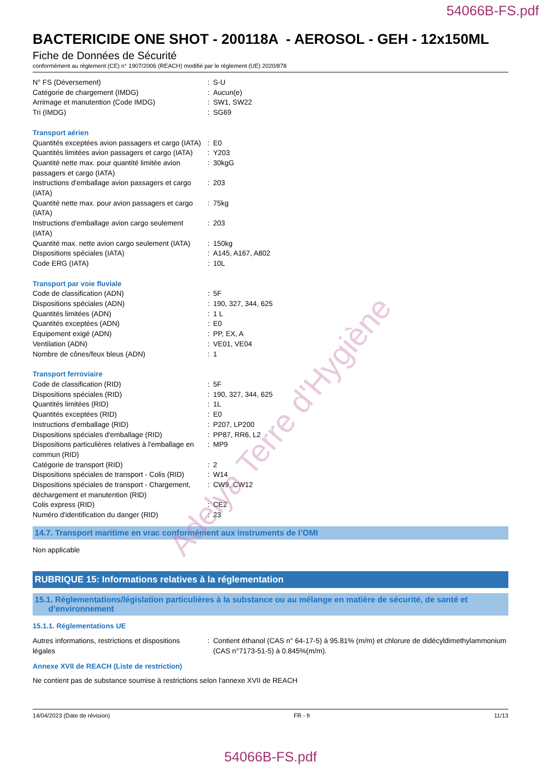54066B-FS.pdf
BACTERICIDE ONE SHOT - 200118A - AEROSOL - GEH - 12x150ML
Fiche de Données de Sécurité
conformément au règlement (CE) n° 1907/2006 (REACH) modifié par le règlement (UE) 2020/878
| N° FS (Déversement) | : | S-U |
| Catégorie de chargement (IMDG) | : | Aucun(e) |
| Arrimage et manutention (Code IMDG) | : | SW1, SW22 |
| Tri (IMDG) | : | SG69 |
| Transport aérien | | |
| Quantités exceptées avion passagers et cargo (IATA) | : | E0 |
| Quantités limitées avion passagers et cargo (IATA) | : | Y203 |
| Quantité nette max. pour quantité limitée avion passagers et cargo (IATA) | : | 30kgG |
| Instructions d'emballage avion passagers et cargo (IATA) | : | 203 |
| Quantité nette max. pour avion passagers et cargo (IATA) | : | 75kg |
| Instructions d'emballage avion cargo seulement (IATA) | : | 203 |
| Quantité max. nette avion cargo seulement (IATA) | : | 150kg |
| Dispositions spéciales (IATA) | : | A145, A167, A802 |
| Code ERG (IATA) | : | 10L |
| Transport par voie fluviale | | |
| Code de classification (ADN) | : | 5F |
| Dispositions spéciales (ADN) | : | 190, 327, 344, 625 |
| Quantités limitées (ADN) | : | 1 L |
| Quantités exceptées (ADN) | : | E0 |
| Equipement exigé (ADN) | : | PP, EX, A |
| Ventilation (ADN) | : | VE01, VE04 |
| Nombre de cônes/feux bleus (ADN) | : | 1 |
| Transport ferroviaire | | |
| Code de classification (RID) | : | 5F |
| Dispositions spéciales (RID) | : | 190, 327, 344, 625 |
| Quantités limitées (RID) | : | 1L |
| Quantités exceptées (RID) | : | E0 |
| Instructions d'emballage (RID) | : | P207, LP200 |
| Dispositions spéciales d'emballage (RID) | : | PP87, RR6, L2 |
| Dispositions particulières relatives à l'emballage en commun (RID) | : | MP9 |
| Catégorie de transport (RID) | : | 2 |
| Dispositions spéciales de transport - Colis (RID) | : | W14 |
| Dispositions spéciales de transport - Chargement, déchargement et manutention (RID) | : | CW9, CW12 |
| Colis express (RID) | : | CE2 |
| Numéro d'identification du danger (RID) | : | 23 |
14.7. Transport maritime en vrac conformément aux instruments de l’OMI
Non applicable
RUBRIQUE 15: Informations relatives à la réglementation
15.1. Réglementations/législation particulières à la substance ou au mélange en matière de sécurité, de santé et
d’environnement
15.1.1. Réglementations UE
| Autres informations, restrictions et dispositions légales | : | Contient éthanol (CAS n° 64-17-5) à 95.81% (m/m) et chlorure de didécyldimethylammonium (CAS n°7173-51-5) à 0.845%(m/m). |
Annexe XVII de REACH (Liste de restriction)
Ne contient pas de substance soumise à restrictions selon l'annexe XVII de REACH
14/04/2023 (Date de révision) FR - fr 11/13
54066B-FS.pdf
Adelya Terre d'Hygiène